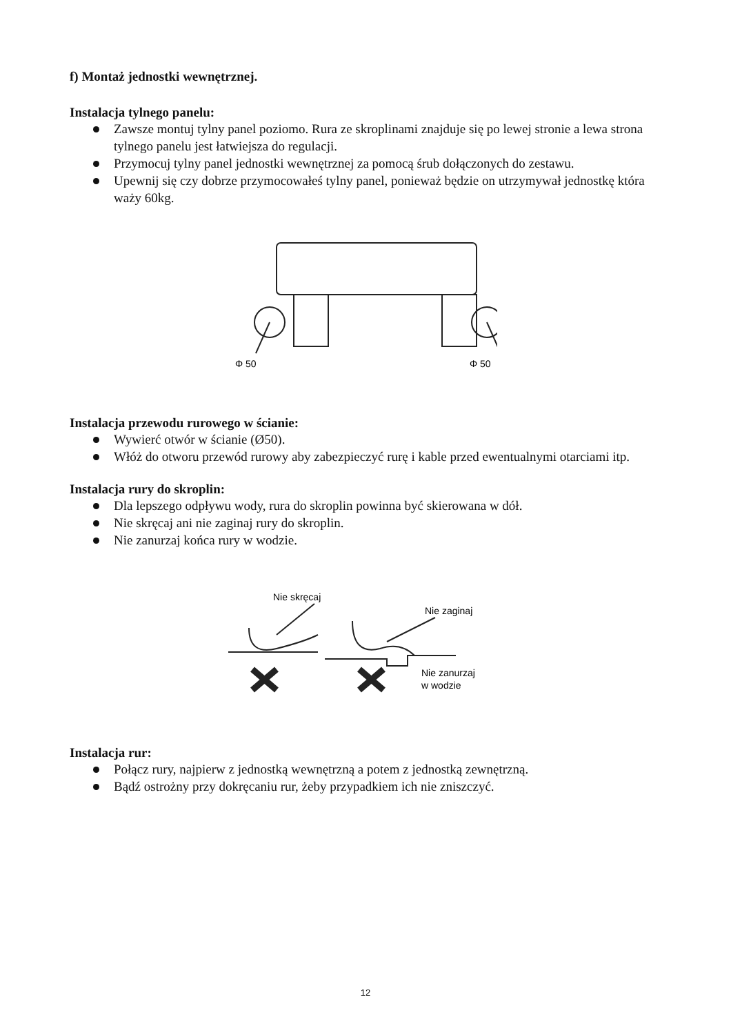f) Montaż jednostki wewnętrznej.
Instalacja tylnego panelu:
Zawsze montuj tylny panel poziomo. Rura ze skroplinami znajduje się po lewej stronie a lewa strona tylnego panelu jest łatwiejsza do regulacji.
Przymocuj tylny panel jednostki wewnętrznej za pomocą śrub dołączonych do zestawu.
Upewnij się czy dobrze przymocowałeś tylny panel, ponieważ będzie on utrzymywał jednostkę która waży 60kg.
Φ 50
Φ 50
Instalacja przewodu rurowego w ścianie:
Wywierć otwór w ścianie (Ø50).
Włóż do otworu przewód rurowy aby zabezpieczyć rurę i kable przed ewentualnymi otarciami itp.
Instalacja rury do skroplin:
Dla lepszego odpływu wody, rura do skroplin powinna być skierowana w dół.
Nie skręcaj ani nie zaginaj rury do skroplin.
Nie zanurzaj końca rury w wodzie.
Nie skręcaj
Nie zaginaj
Nie zanurzaj
w wodzie
Instalacja rur:
Połącz rury, najpierw z jednostką wewnętrzną a potem z jednostką zewnętrzną.
Bądź ostrożny przy dokręcaniu rur, żeby przypadkiem ich nie zniszczyć.
12